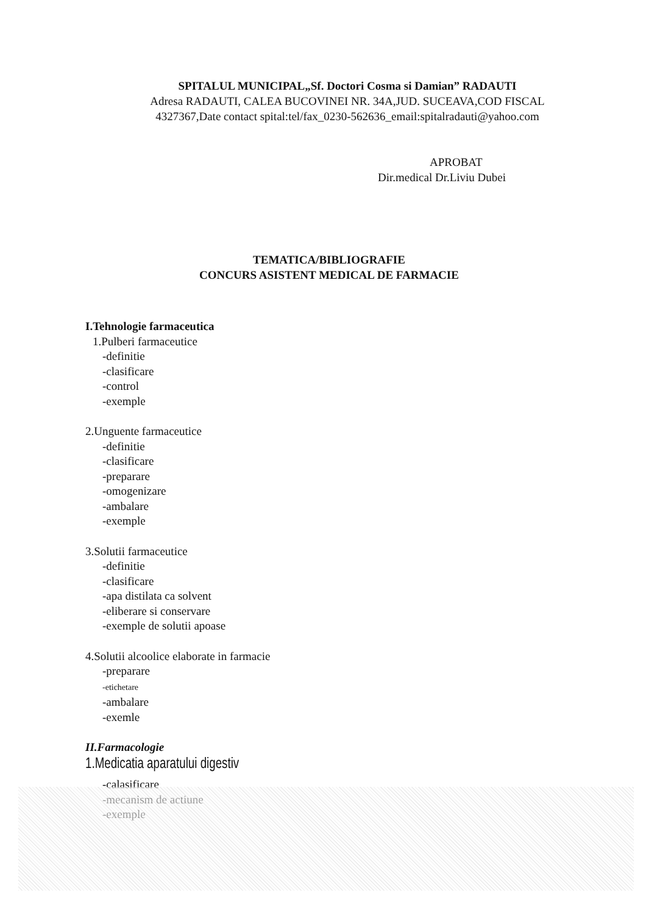SPITALUL MUNICIPAL„Sf. Doctori Cosma si Damian” RADAUTI
Adresa RADAUTI, CALEA BUCOVINEI NR. 34A,JUD. SUCEAVA,COD FISCAL
4327367,Date contact spital:tel/fax_0230-562636_email:spitalradauti@yahoo.com
APROBAT
Dir.medical Dr.Liviu Dubei
TEMATICA/BIBLIOGRAFIE
CONCURS ASISTENT MEDICAL DE FARMACIE
I.Tehnologie farmaceutica
1.Pulberi farmaceutice
-definitie
-clasificare
-control
-exemple
2.Unguente farmaceutice
-definitie
-clasificare
-preparare
-omogenizare
-ambalare
-exemple
3.Solutii farmaceutice
-definitie
-clasificare
-apa distilata ca solvent
-eliberare si conservare
-exemple de solutii apoase
4.Solutii alcoolice elaborate in farmacie
-preparare
-etichetare
-ambalare
-exemle
II.Farmacologie
1.Medicatia aparatului digestiv
-calasificare
-mecanism de actiune
-exemple